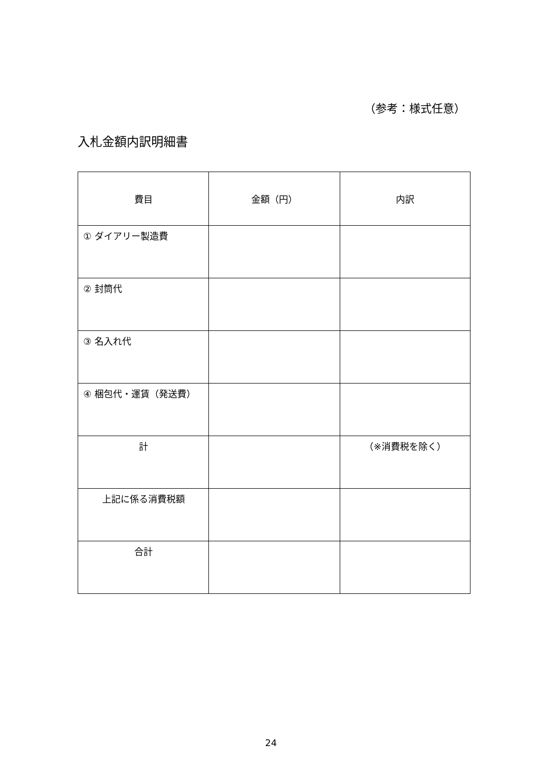（参考：様式任意）
入札金額内訳明細書
| 費目 | 金額（円） | 内訳 |
| --- | --- | --- |
| ① ダイアリー製造費 | | |
| ② 封筒代 | | |
| ③ 名入れ代 | | |
| ④ 梱包代・運賃（発送費） | | |
| 計 | | （※消費税を除く） |
| 上記に係る消費税額 | | |
| 合計 | | |
24